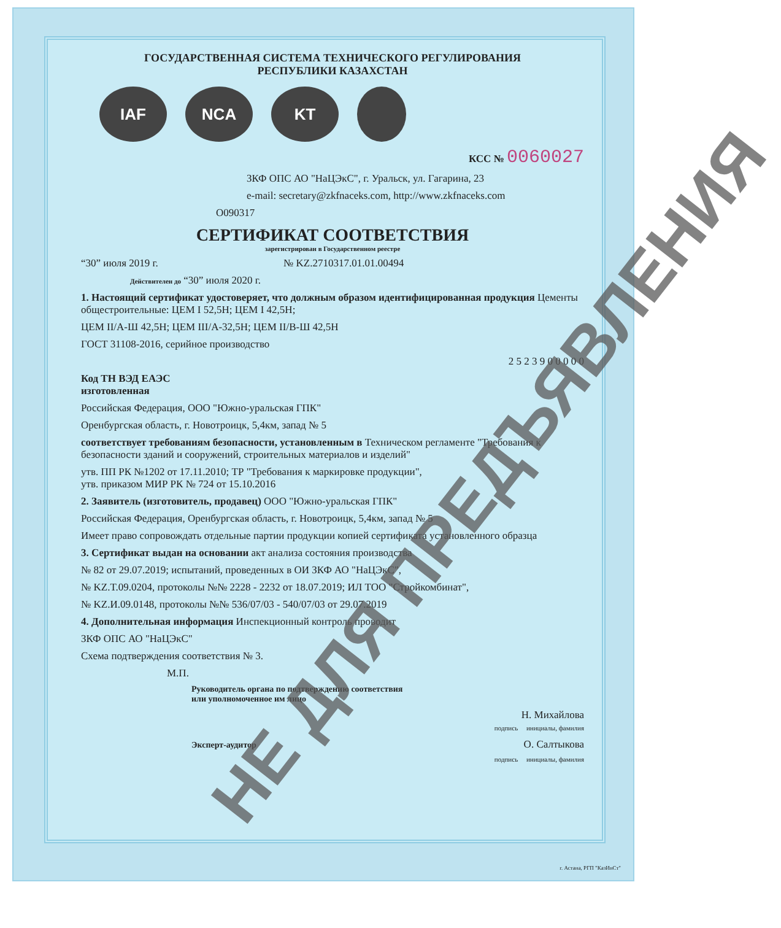ГОСУДАРСТВЕННАЯ СИСТЕМА ТЕХНИЧЕСКОГО РЕГУЛИРОВАНИЯ
РЕСПУБЛИКИ КАЗАХСТАН
IAF NCA KT
КСС № 0060027
ЗКФ ОПС АО "НаЦЭкС", г. Уральск, ул. Гагарина, 23
e-mail: secretary@zkfnaceks.com, http://www.zkfnaceks.com
O090317
СЕРТИФИКАТ СООТВЕТСТВИЯ
зарегистрирован в Государственном реестре
“30” июля 2019 г. № KZ.2710317.01.01.00494
Действителен до “30” июля 2020 г.
1. Настоящий сертификат удостоверяет, что должным образом идентифицированная продукция Цементы общестроительные: ЦЕМ I 52,5Н; ЦЕМ I 42,5Н;
ЦЕМ II/А-Ш 42,5Н; ЦЕМ III/А-32,5Н; ЦЕМ II/В-Ш 42,5Н
ГОСТ 31108-2016, серийное производство
2 5 2 3 9 0 0 0 0 0
Код ТН ВЭД ЕАЭС
изготовленная
Российская Федерация, ООО "Южно-уральская ГПК"
Оренбургская область, г. Новотроицк, 5,4км, запад № 5
соответствует требованиям безопасности, установленным в Техническом регламенте "Требования к безопасности зданий и сооружений, строительных материалов и изделий"
утв. ПП РК №1202 от 17.11.2010; ТР "Требования к маркировке продукции",
утв. приказом МИР РК № 724 от 15.10.2016
2. Заявитель (изготовитель, продавец) ООО "Южно-уральская ГПК"
Российская Федерация, Оренбургская область, г. Новотроицк, 5,4км, запад № 5
Имеет право сопровождать отдельные партии продукции копией сертификата установленного образца
3. Сертификат выдан на основании акт анализа состояния производства
№ 82 от 29.07.2019; испытаний, проведенных в ОИ ЗКФ АО "НаЦЭкС",
№ KZ.T.09.0204, протоколы №№ 2228 - 2232 от 18.07.2019; ИЛ ТОО "Стройкомбинат",
№ KZ.И.09.0148, протоколы №№ 536/07/03 - 540/07/03 от 29.07.2019
4. Дополнительная информация Инспекционный контроль проводит
ЗКФ ОПС АО "НаЦЭкС"
Схема подтверждения соответствия № 3.
М.П.
Руководитель органа по подтверждению соответствия
или уполномоченное им лицо
Н. Михайлова
подпись инициалы, фамилия
Эксперт-аудитор О. Салтыкова
подпись инициалы, фамилия
НЕ ДЛЯ ПРЕДЪЯВЛЕНИЯ
г. Астана, РГП "КазИнСт"